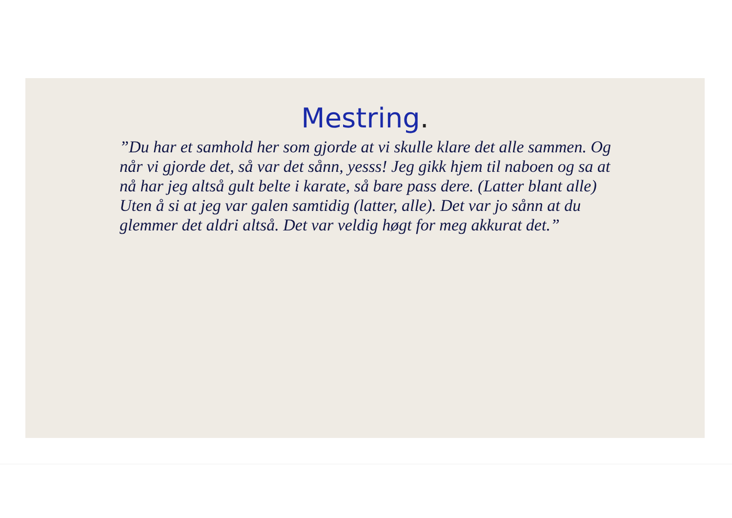Mestring.
”Du har et samhold her som gjorde at vi skulle klare det alle sammen. Og når vi gjorde det, så var det sånn, yesss! Jeg gikk hjem til naboen og sa at nå har jeg altså gult belte i karate, så bare pass dere. (Latter blant alle) Uten å si at jeg var galen samtidig (latter, alle). Det var jo sånn at du glemmer det aldri altså. Det var veldig høgt for meg akkurat det.”